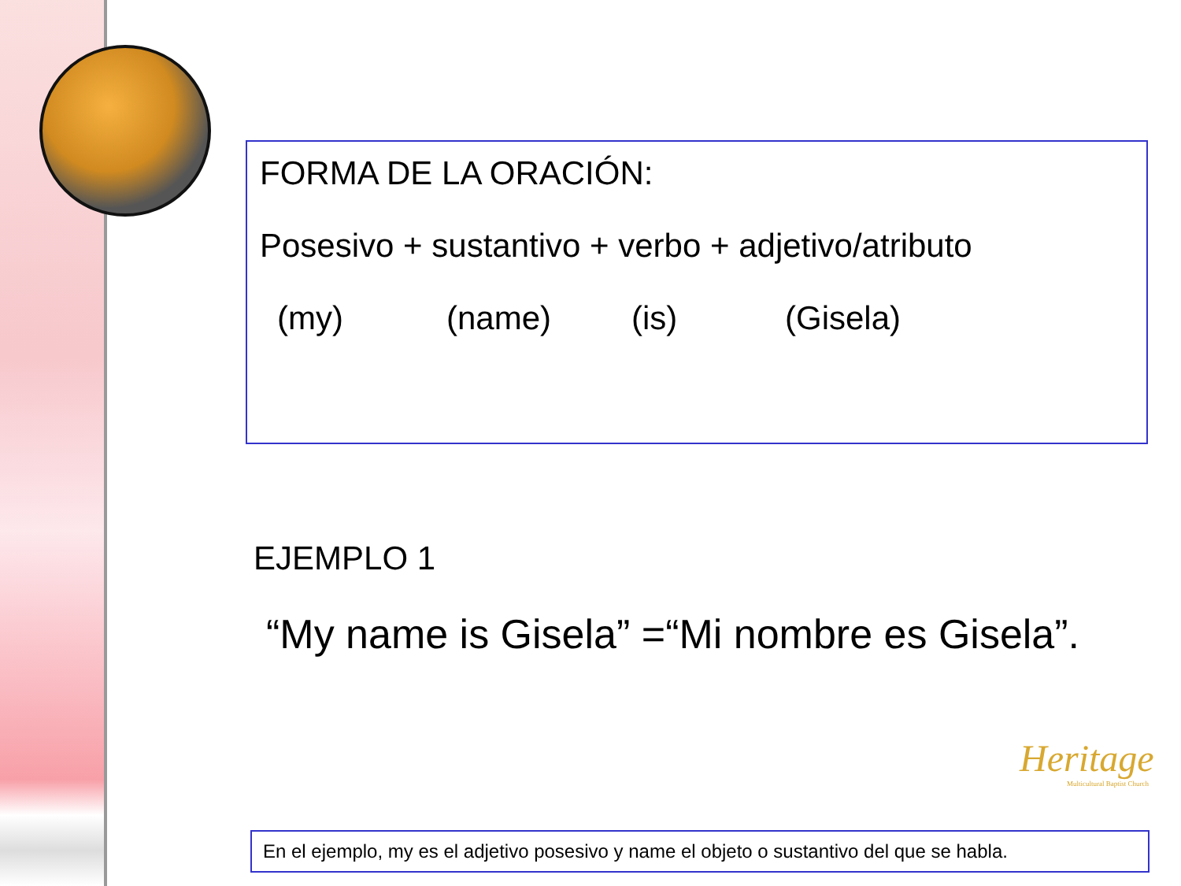FORMA DE LA ORACIÓN:
Posesivo + sustantivo + verbo + adjetivo/atributo
(my) (name) (is) (Gisela)
EJEMPLO 1
“My name is Gisela” =“Mi nombre es Gisela”.
Heritage
Multicultural Baptist Church
En el ejemplo, my es el adjetivo posesivo y name el objeto o sustantivo del que se habla.